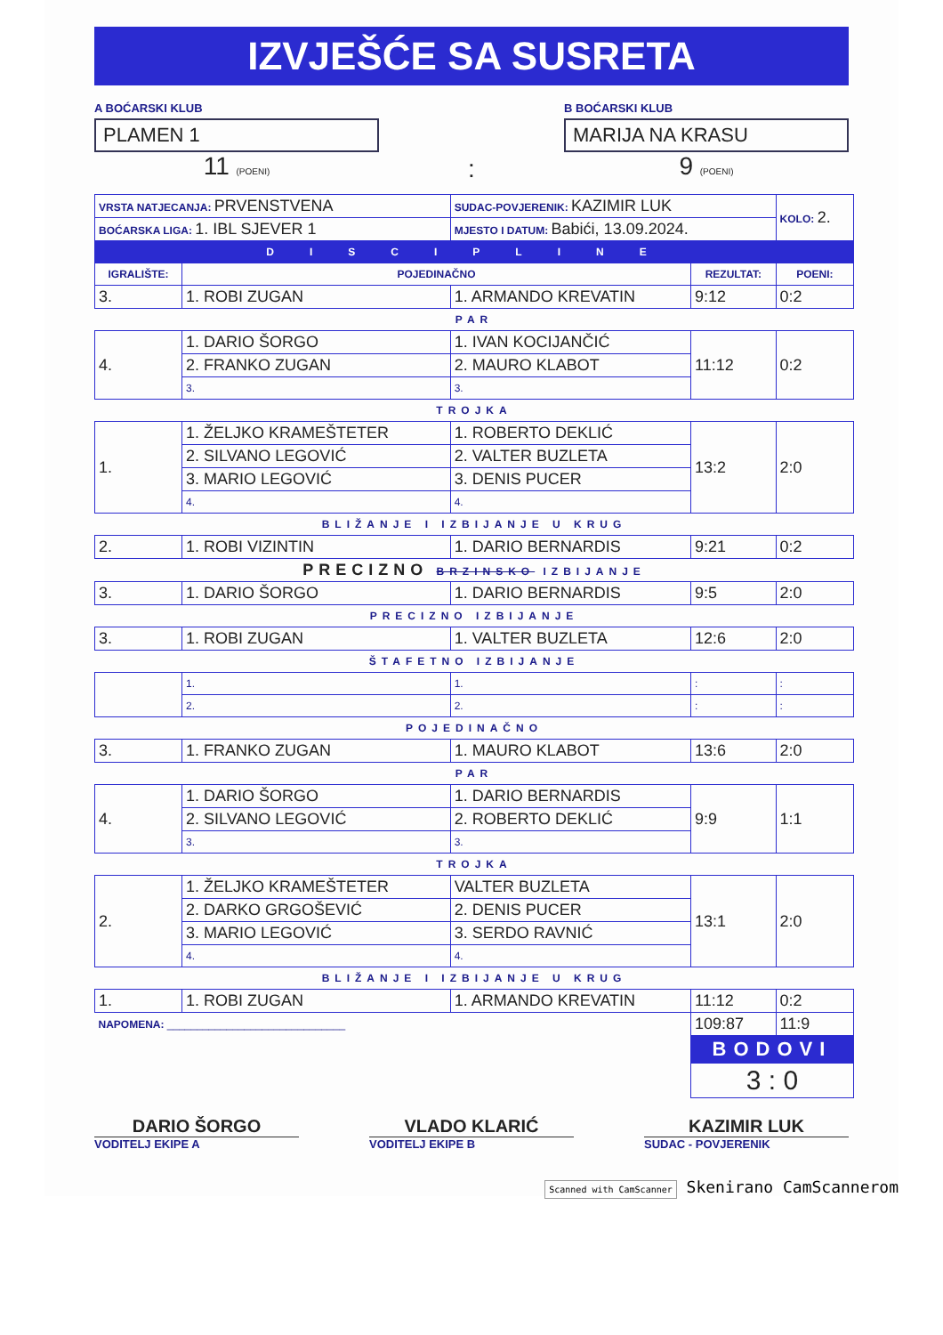IZVJEŠĆE SA SUSRETA
A BOĆARSKI KLUB
PLAMEN 1
11 (POENI)
:
B BOĆARSKI KLUB
MARIJA NA KRASU
9 (POENI)
| VRSTA NATJECANJA: PRVENSTVENA | | SUDAC-POVJERENIK: KAZIMIR LUK | | KOLO: 2. |
| BOĆARSKA LIGA: 1. IBL SJEVER 1 | | MJESTO I DATUM: Babići, 13.09.2024. | | |
| DISCIPLINE | | | | |
| IGRALIŠTE: | POJEDINAČNO | | REZULTAT: | POENI: |
| 3. | 1. ROBI ZUGAN | 1. ARMANDO KREVATIN | 9:12 | 0:2 |
| PAR | | | | |
| 4. | 1. DARIO ŠORGO | 1. IVAN KOCIJANČIĆ | 11:12 | 0:2 |
| | 2. FRANKO ZUGAN | 2. MAURO KLABOT | | |
| | 3. | 3. | | |
| TROJKA | | | | |
| 1. | 1. ŽELJKO KRAMEŠTETER | 1. ROBERTO DEKLIĆ | 13:2 | 2:0 |
| | 2. SILVANO LEGOVIĆ | 2. VALTER BUZLETA | | |
| | 3. MARIO LEGOVIĆ | 3. DENIS PUCER | | |
| | 4. | 4. | | |
| BLIŽANJE I IZBIJANJE U KRUG | | | | |
| 2. | 1. ROBI VIZINTIN | 1. DARIO BERNARDIS | 9:21 | 0:2 |
| PRECIZNO BRZINSKO IZBIJANJE | | | | |
| 3. | 1. DARIO ŠORGO | 1. DARIO BERNARDIS | 9:5 | 2:0 |
| PRECIZNO IZBIJANJE | | | | |
| 3. | 1. ROBI ZUGAN | 1. VALTER BUZLETA | 12:6 | 2:0 |
| ŠTAFETNO IZBIJANJE | | | | |
| | 1. | 1. | : | : |
| | 2. | 2. | : | : |
| POJEDINAČNO | | | | |
| 3. | 1. FRANKO ZUGAN | 1. MAURO KLABOT | 13:6 | 2:0 |
| PAR | | | | |
| 4. | 1. DARIO ŠORGO | 1. DARIO BERNARDIS | 9:9 | 1:1 |
| | 2. SILVANO LEGOVIĆ | 2. ROBERTO DEKLIĆ | | |
| | 3. | 3. | | |
| TROJKA | | | | |
| 2. | 1. ŽELJKO KRAMEŠTETER | VALTER BUZLETA | 13:1 | 2:0 |
| | 2. DARKO GRGOŠEVIĆ | 2. DENIS PUCER | | |
| | 3. MARIO LEGOVIĆ | 3. SERDO RAVNIĆ | | |
| | 4. | 4. | | |
| BLIŽANJE I IZBIJANJE U KRUG | | | | |
| 1. | 1. ROBI ZUGAN | 1. ARMANDO KREVATIN | 11:12 | 0:2 |
| NAPOMENA: ______________________________ | | | 109:87 | 11:9 |
| | | | BODOVI | |
| | | | 3 : 0 | |
DARIO ŠORGO
VODITELJ EKIPE A
VLADO KLARIĆ
VODITELJ EKIPE B
KAZIMIR LUK
SUDAC - POVJERENIK
Scanned with CamScanner Skenirano CamScannerom